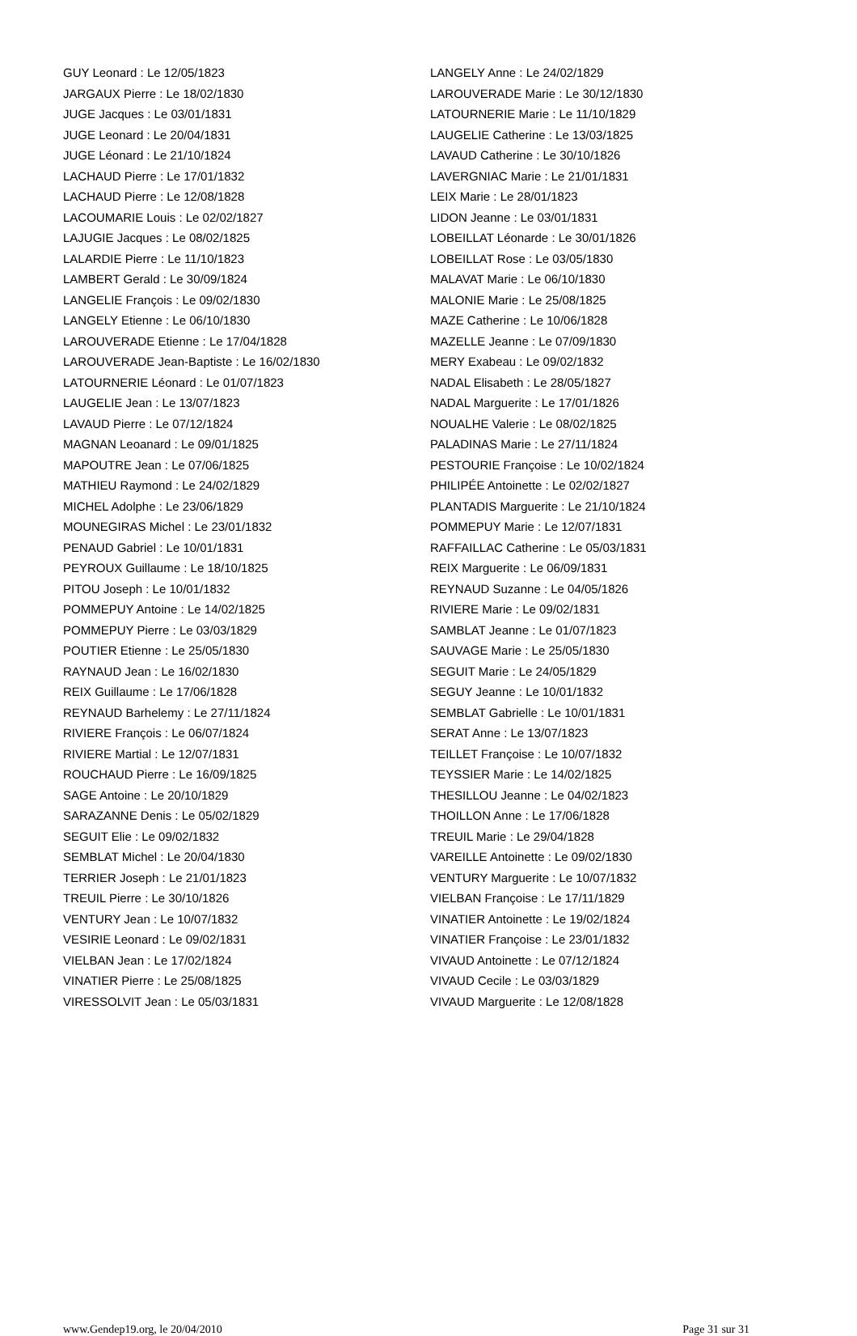GUY Leonard : Le 12/05/1823
JARGAUX Pierre : Le 18/02/1830
JUGE Jacques : Le 03/01/1831
JUGE Leonard : Le 20/04/1831
JUGE Léonard : Le 21/10/1824
LACHAUD Pierre : Le 17/01/1832
LACHAUD Pierre : Le 12/08/1828
LACOUMARIE Louis : Le 02/02/1827
LAJUGIE Jacques : Le 08/02/1825
LALARDIE Pierre : Le 11/10/1823
LAMBERT Gerald : Le 30/09/1824
LANGELIE François : Le 09/02/1830
LANGELY Etienne : Le 06/10/1830
LAROUVERADE Etienne : Le 17/04/1828
LAROUVERADE Jean-Baptiste : Le 16/02/1830
LATOURNERIE Léonard : Le 01/07/1823
LAUGELIE Jean : Le 13/07/1823
LAVAUD Pierre : Le 07/12/1824
MAGNAN Leoanard : Le 09/01/1825
MAPOUTRE Jean : Le 07/06/1825
MATHIEU Raymond : Le 24/02/1829
MICHEL Adolphe : Le 23/06/1829
MOUNEGIRAS Michel : Le 23/01/1832
PENAUD Gabriel : Le 10/01/1831
PEYROUX Guillaume : Le 18/10/1825
PITOU Joseph : Le 10/01/1832
POMMEPUY Antoine : Le 14/02/1825
POMMEPUY Pierre : Le 03/03/1829
POUTIER Etienne : Le 25/05/1830
RAYNAUD Jean : Le 16/02/1830
REIX Guillaume : Le 17/06/1828
REYNAUD Barhelemy : Le 27/11/1824
RIVIERE François : Le 06/07/1824
RIVIERE Martial : Le 12/07/1831
ROUCHAUD Pierre : Le 16/09/1825
SAGE Antoine : Le 20/10/1829
SARAZANNE Denis : Le 05/02/1829
SEGUIT Elie : Le 09/02/1832
SEMBLAT Michel : Le 20/04/1830
TERRIER Joseph : Le 21/01/1823
TREUIL Pierre : Le 30/10/1826
VENTURY Jean : Le 10/07/1832
VESIRIE Leonard : Le 09/02/1831
VIELBAN Jean : Le 17/02/1824
VINATIER Pierre : Le 25/08/1825
VIRESSOLVIT Jean : Le 05/03/1831
LANGELY Anne : Le 24/02/1829
LAROUVERADE Marie : Le 30/12/1830
LATOURNERIE Marie : Le 11/10/1829
LAUGELIE Catherine : Le 13/03/1825
LAVAUD Catherine : Le 30/10/1826
LAVERGNIAC Marie : Le 21/01/1831
LEIX Marie : Le 28/01/1823
LIDON Jeanne : Le 03/01/1831
LOBEILLAT Léonarde : Le 30/01/1826
LOBEILLAT Rose : Le 03/05/1830
MALAVAT Marie : Le 06/10/1830
MALONIE Marie : Le 25/08/1825
MAZE Catherine : Le 10/06/1828
MAZELLE Jeanne : Le 07/09/1830
MERY Exabeau : Le 09/02/1832
NADAL Elisabeth : Le 28/05/1827
NADAL Marguerite : Le 17/01/1826
NOUALHE Valerie : Le 08/02/1825
PALADINAS Marie : Le 27/11/1824
PESTOURIE Françoise : Le 10/02/1824
PHILIPÉE Antoinette : Le 02/02/1827
PLANTADIS Marguerite : Le 21/10/1824
POMMEPUY Marie : Le 12/07/1831
RAFFAILLAC Catherine : Le 05/03/1831
REIX Marguerite : Le 06/09/1831
REYNAUD Suzanne : Le 04/05/1826
RIVIERE Marie : Le 09/02/1831
SAMBLAT Jeanne : Le 01/07/1823
SAUVAGE Marie : Le 25/05/1830
SEGUIT Marie : Le 24/05/1829
SEGUY Jeanne : Le 10/01/1832
SEMBLAT Gabrielle : Le 10/01/1831
SERAT Anne : Le 13/07/1823
TEILLET Françoise : Le 10/07/1832
TEYSSIER Marie : Le 14/02/1825
THESILLOU Jeanne : Le 04/02/1823
THOILLON Anne : Le 17/06/1828
TREUIL Marie : Le 29/04/1828
VAREILLE Antoinette : Le 09/02/1830
VENTURY Marguerite : Le 10/07/1832
VIELBAN Françoise : Le 17/11/1829
VINATIER Antoinette : Le 19/02/1824
VINATIER Françoise : Le 23/01/1832
VIVAUD Antoinette : Le 07/12/1824
VIVAUD Cecile : Le 03/03/1829
VIVAUD Marguerite : Le 12/08/1828
www.Gendep19.org, le 20/04/2010 Page 31 sur 31